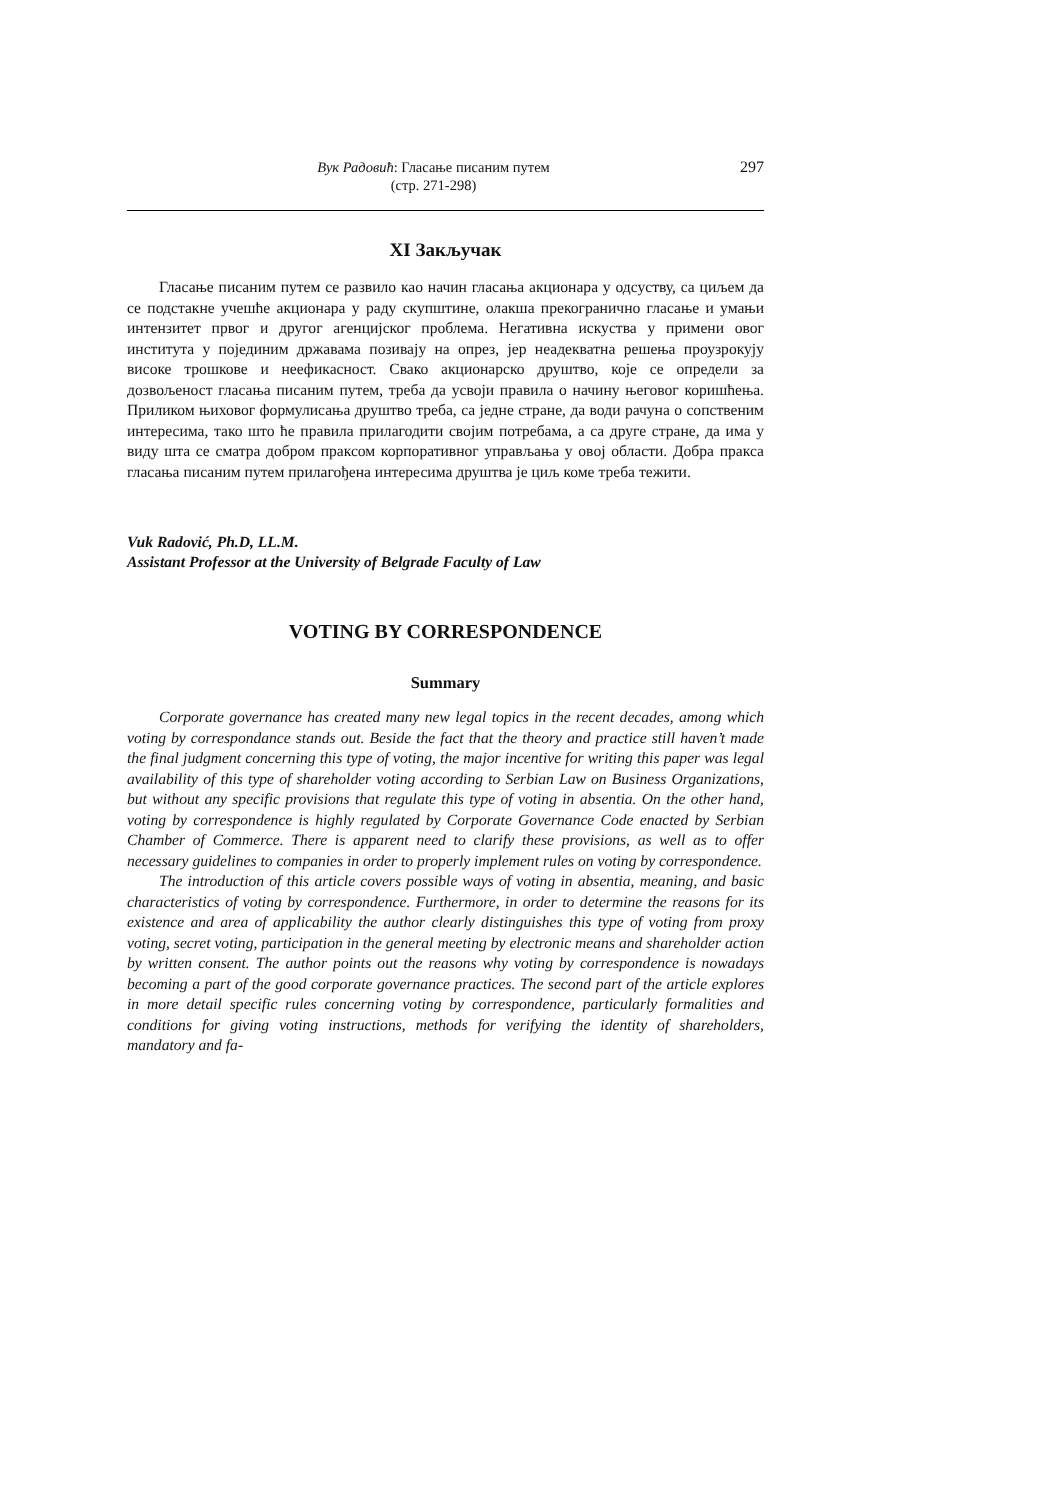Вук Радовић: Гласање писаним путем
(стр. 271-298)
297
XI Закључак
Гласање писаним путем се развило као начин гласања акционара у одсуству, са циљем да се подстакне учешће акционара у раду скупштине, олакша прекогранично гласање и умањи интензитет првог и другог агенцијског проблема. Негативна искуства у примени овог института у појединим државама позивају на опрез, јер неадекватна решења проузрокују високе трошкове и неефикасност. Свако акционарско друштво, које се определи за дозвољеност гласања писаним путем, треба да усвоји правила о начину његовог коришћења. Приликом њиховог формулисања друштво треба, са једне стране, да води рачуна о сопственим интересима, тако што ће правила прилагодити својим потребама, а са друге стране, да има у виду шта се сматра добром праксом корпоративног управљања у овој области. Добра пракса гласања писаним путем прилагођена интересима друштва је циљ коме треба тежити.
Vuk Radović, Ph.D, LL.M.
Assistant Professor at the University of Belgrade Faculty of Law
VOTING BY CORRESPONDENCE
Summary
Corporate governance has created many new legal topics in the recent decades, among which voting by correspondance stands out. Beside the fact that the theory and practice still haven’t made the final judgment concerning this type of voting, the major incentive for writing this paper was legal availability of this type of shareholder voting according to Serbian Law on Business Organizations, but without any specific provisions that regulate this type of voting in absentia. On the other hand, voting by correspondence is highly regulated by Corporate Governance Code enacted by Serbian Chamber of Commerce. There is apparent need to clarify these provisions, as well as to offer necessary guidelines to companies in order to properly implement rules on voting by correspondence.
The introduction of this article covers possible ways of voting in absentia, meaning, and basic characteristics of voting by correspondence. Furthermore, in order to determine the reasons for its existence and area of applicability the author clearly distinguishes this type of voting from proxy voting, secret voting, participation in the general meeting by electronic means and shareholder action by written consent. The author points out the reasons why voting by correspondence is nowadays becoming a part of the good corporate governance practices. The second part of the article explores in more detail specific rules concerning voting by correspondence, particularly formalities and conditions for giving voting instructions, methods for verifying the identity of shareholders, mandatory and fa-